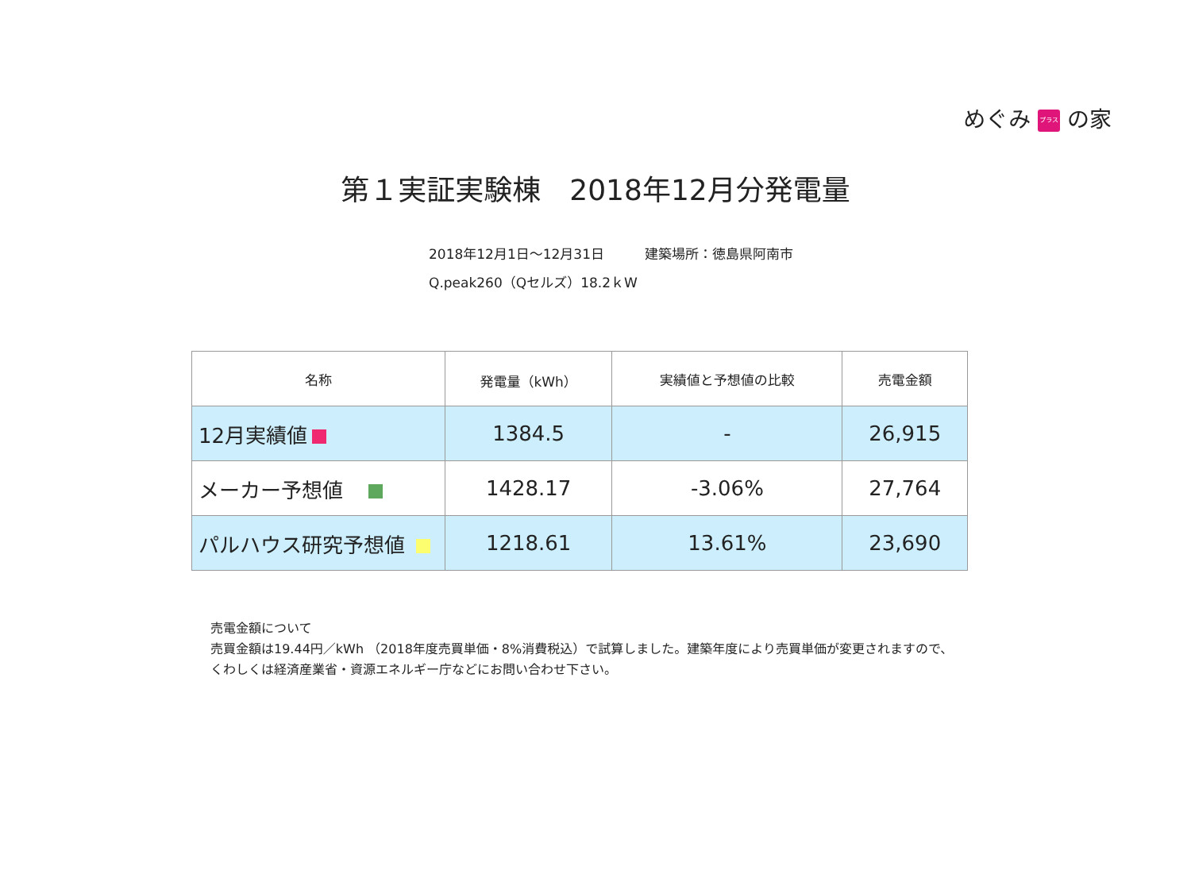めぐみ プラス の家
第１実証実験棟　2018年12月分発電量
2018年12月1日〜12月31日　　　建築場所：徳島県阿南市
Q.peak260（Qセルズ）18.2ｋW
| 名称 | 発電量（kWh） | 実績値と予想値の比較 | 売電金額 |
| --- | --- | --- | --- |
| 12月実績値 | 1384.5 | - | 26,915 |
| メーカー予想値 | 1428.17 | -3.06% | 27,764 |
| パルハウス研究予想値 | 1218.61 | 13.61% | 23,690 |
売電金額について
売買金額は19.44円／kWh （2018年度売買単価・8%消費税込）で試算しました。建築年度により売買単価が変更されますので、
くわしくは経済産業省・資源エネルギー庁などにお問い合わせ下さい。